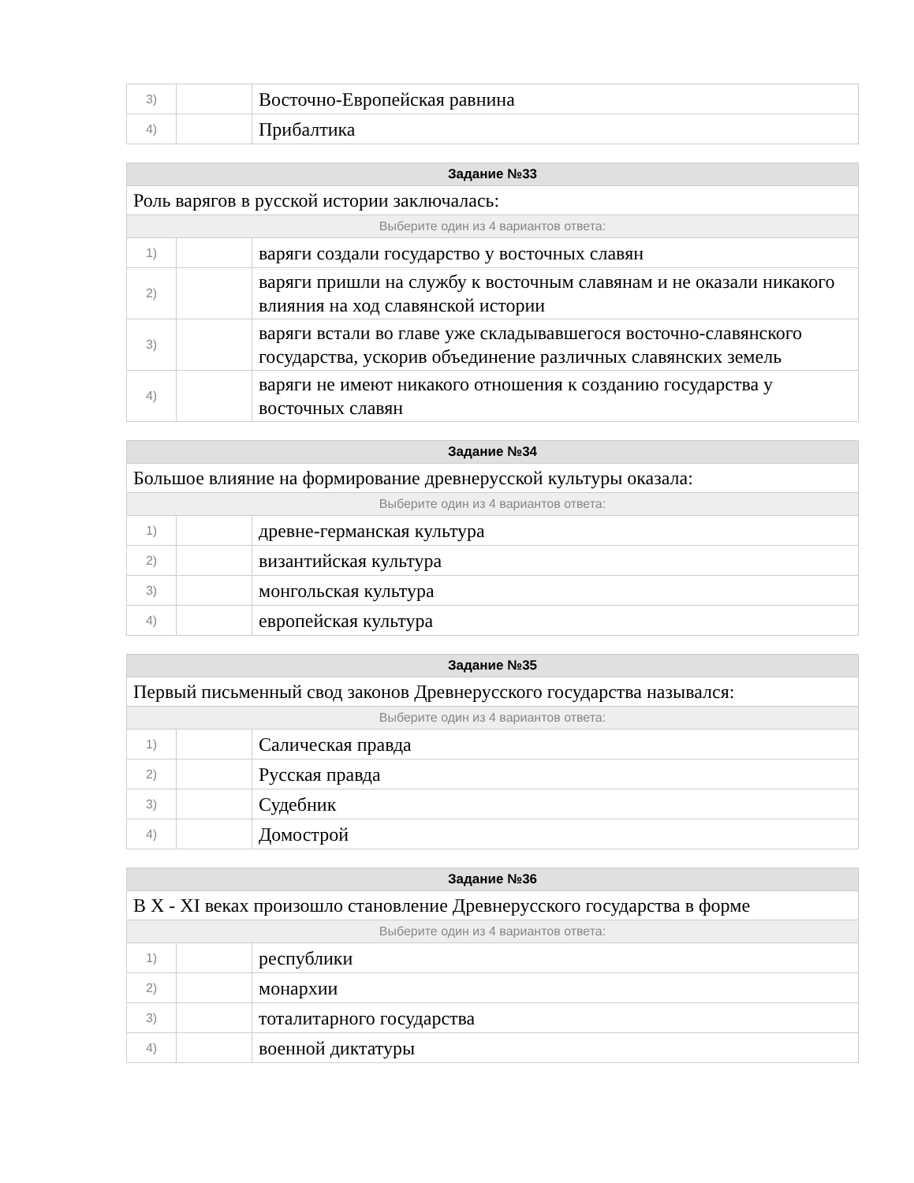| 3) | | Восточно-Европейская равнина |
| 4) | | Прибалтика |
| Задание №33 | | |
| --- | --- | --- |
| Роль варягов в русской истории заключалась: | | |
| Выберите один из 4 вариантов ответа: | | |
| 1) | | варяги создали государство у восточных славян |
| 2) | | варяги пришли на службу к восточным славянам и не оказали никакого влияния на ход славянской истории |
| 3) | | варяги встали во главе уже складывавшегося восточно-славянского государства, ускорив объединение различных славянских земель |
| 4) | | варяги не имеют никакого отношения к созданию государства у восточных славян |
| Задание №34 | | |
| --- | --- | --- |
| Большое влияние на формирование древнерусской культуры оказала: | | |
| Выберите один из 4 вариантов ответа: | | |
| 1) | | древне-германская культура |
| 2) | | византийская культура |
| 3) | | монгольская культура |
| 4) | | европейская культура |
| Задание №35 | | |
| --- | --- | --- |
| Первый письменный свод законов Древнерусского государства назывался: | | |
| Выберите один из 4 вариантов ответа: | | |
| 1) | | Салическая правда |
| 2) | | Русская правда |
| 3) | | Судебник |
| 4) | | Домострой |
| Задание №36 | | |
| --- | --- | --- |
| В X - XI веках произошло становление Древнерусского государства в форме | | |
| Выберите один из 4 вариантов ответа: | | |
| 1) | | республики |
| 2) | | монархии |
| 3) | | тоталитарного государства |
| 4) | | военной диктатуры |